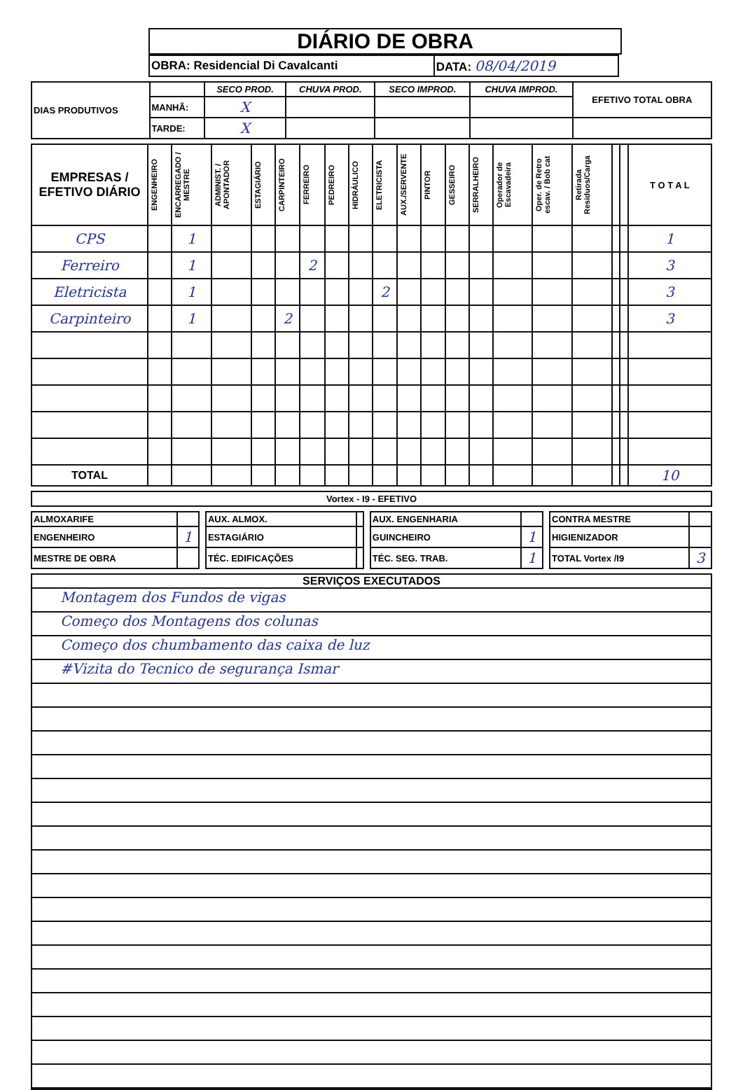DIÁRIO DE OBRA
| OBRA: Residencial Di Cavalcanti | DATA: 08/04/2019 |
| DIAS PRODUTIVOS | | SECO PROD. | CHUVA PROD. | SECO IMPROD. | CHUVA IMPROD. | EFETIVO TOTAL OBRA |
| | MANHÃ: | X | | | | |
| | TARDE: | X | | | | |
| EMPRESAS / EFETIVO DIÁRIO | ENGENHEIRO | ENCARREGADO / MESTRE | ADMINIST. / APONTADOR | ESTAGIÁRIO | CARPINTEIRO | FERREIRO | PEDREIRO | HIDRÁULICO | ELETRICISTA | AUX./SERVENTE | PINTOR | GESSEIRO | SERRALHEIRO | Operador de Escavadeira | Oper. de Retro escav. / Bob cat | Retirada Residuos/Carga | | | T O T A L |
| --- | --- | --- | --- | --- | --- | --- | --- | --- | --- | --- | --- | --- | --- | --- | --- | --- | --- | --- | --- |
| CPS | | 1 | | | | | | | | | | | | | | | | | 1 |
| Ferreiro | | 1 | | | | 2 | | | | | | | | | | | | | 3 |
| Eletricista | | 1 | | | | | | | 2 | | | | | | | | | | 3 |
| Carpinteiro | | 1 | | | 2 | | | | | | | | | | | | | | 3 |
| TOTAL | | | | | | | | | | | | | | | | | | | 10 |
| Vortex - I9 - EFETIVO |
| --- |
| ALMOXARIFE | | | AUX. ALMOX. | | | AUX. ENGENHARIA | | | CONTRA MESTRE | |
| ENGENHEIRO | 1 | | ESTAGIÁRIO | | | GUINCHEIRO | 1 | | HIGIENIZADOR | |
| MESTRE DE OBRA | | | TÉC. EDIFICAÇÕES | | | TÉC. SEG. TRAB. | 1 | | TOTAL Vortex /I9 | 3 |
SERVIÇOS EXECUTADOS
Montagem dos Fundos de vigas
Começo dos Montagens dos colunas
Começo dos chumbamento das caixa de luz
#Vizita do Tecnico de segurança Ismar